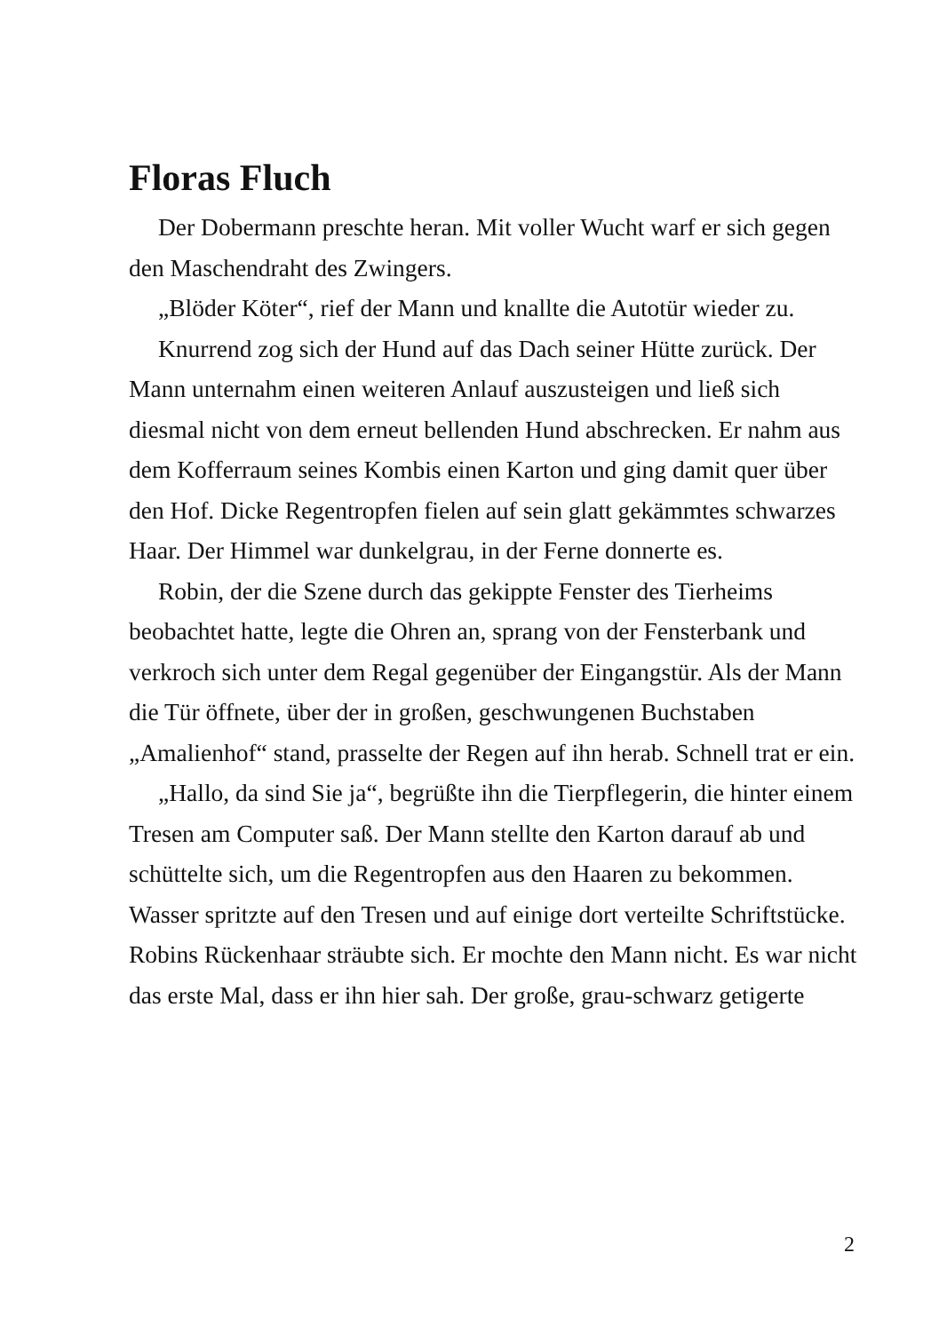Floras Fluch
Der Dobermann preschte heran. Mit voller Wucht warf er sich gegen den Maschendraht des Zwingers.
„Blöder Köter“, rief der Mann und knallte die Autotür wieder zu.
Knurrend zog sich der Hund auf das Dach seiner Hütte zurück. Der Mann unternahm einen weiteren Anlauf auszusteigen und ließ sich diesmal nicht von dem erneut bellenden Hund abschrecken. Er nahm aus dem Kofferraum seines Kombis einen Karton und ging damit quer über den Hof. Dicke Regentropfen fielen auf sein glatt gekämmtes schwarzes Haar. Der Himmel war dunkelgrau, in der Ferne donnerte es.
Robin, der die Szene durch das gekippte Fenster des Tierheims beobachtet hatte, legte die Ohren an, sprang von der Fensterbank und verkroch sich unter dem Regal gegenüber der Eingangstür. Als der Mann die Tür öffnete, über der in großen, geschwungenen Buchstaben „Amalienhof“ stand, prasselte der Regen auf ihn herab. Schnell trat er ein.
„Hallo, da sind Sie ja“, begrüßte ihn die Tierpflegerin, die hinter einem Tresen am Computer saß. Der Mann stellte den Karton darauf ab und schüttelte sich, um die Regentropfen aus den Haaren zu bekommen. Wasser spritzte auf den Tresen und auf einige dort verteilte Schriftstücke. Robins Rückenhaar sträubte sich. Er mochte den Mann nicht. Es war nicht das erste Mal, dass er ihn hier sah. Der große, grau-schwarz getigerte
2